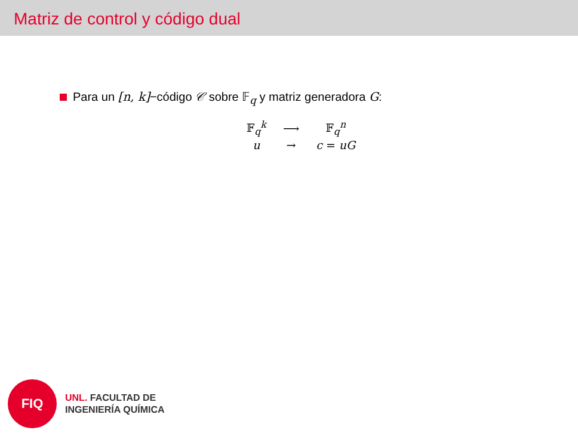Matriz de control y código dual
Para un [n, k]−código 𝒞 sobre 𝔽<sub>q</sub> y matriz generadora G:
| 𝔽<sub>q</sub><sup>k</sup> | ⟶ | 𝔽<sub>q</sub><sup>n</sup> |
| u | → | c = uG |
FIQ
UNL. FACULTAD DE
INGENIERÍA QUÍMICA